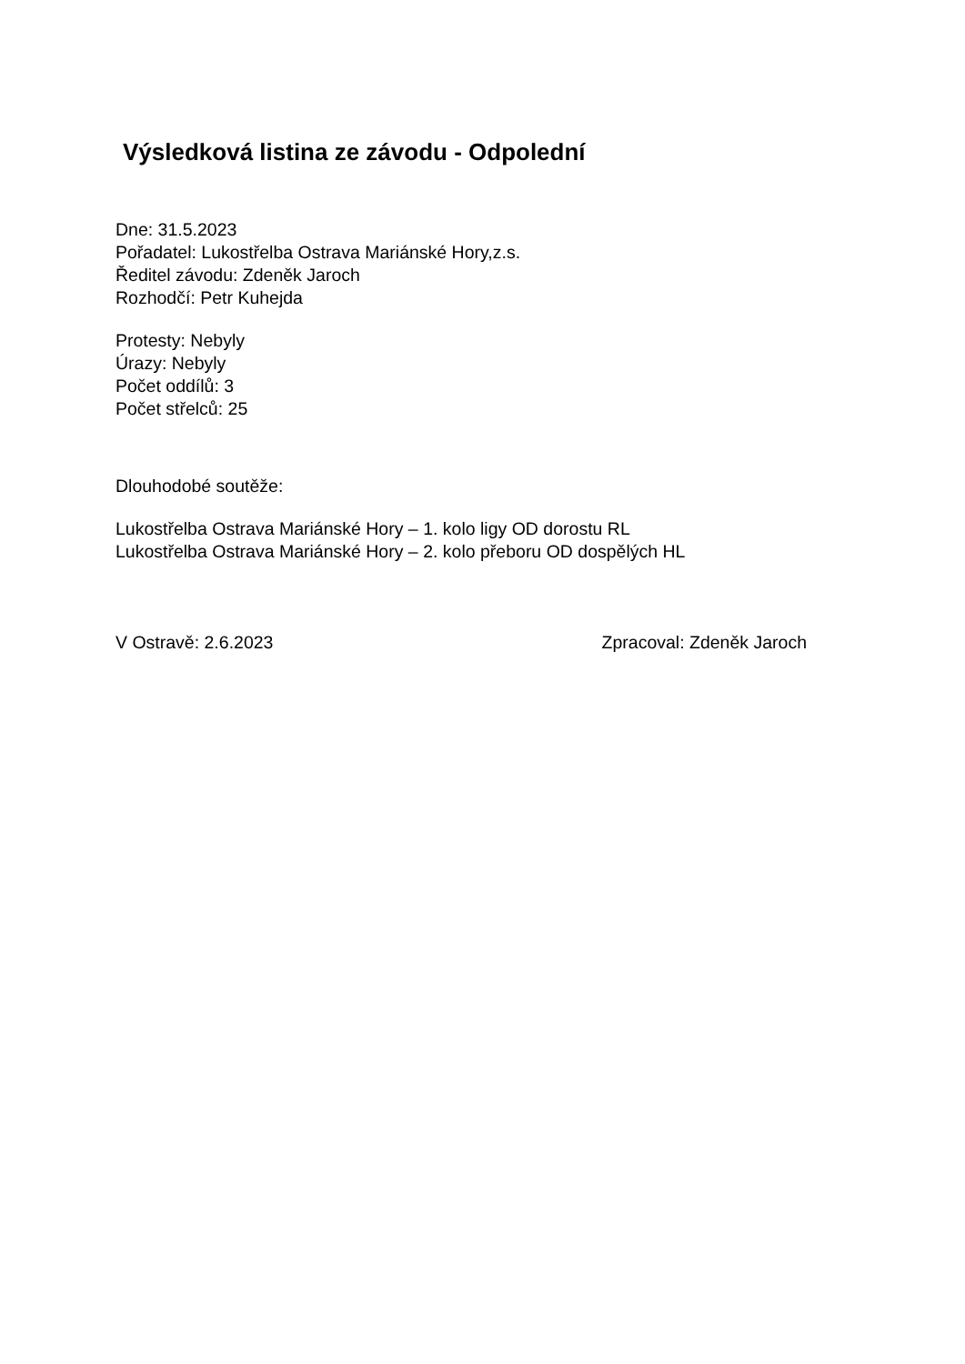Výsledková listina ze závodu - Odpolední
Dne: 31.5.2023
Pořadatel: Lukostřelba Ostrava Mariánské Hory,z.s.
Ředitel závodu: Zdeněk Jaroch
Rozhodčí: Petr Kuhejda
Protesty: Nebyly
Úrazy: Nebyly
Počet oddílů: 3
Počet střelců: 25
Dlouhodobé soutěže:
Lukostřelba Ostrava Mariánské Hory – 1. kolo ligy OD dorostu RL
Lukostřelba Ostrava Mariánské Hory – 2. kolo přeboru OD dospělých HL
V Ostravě: 2.6.2023 Zpracoval: Zdeněk Jaroch